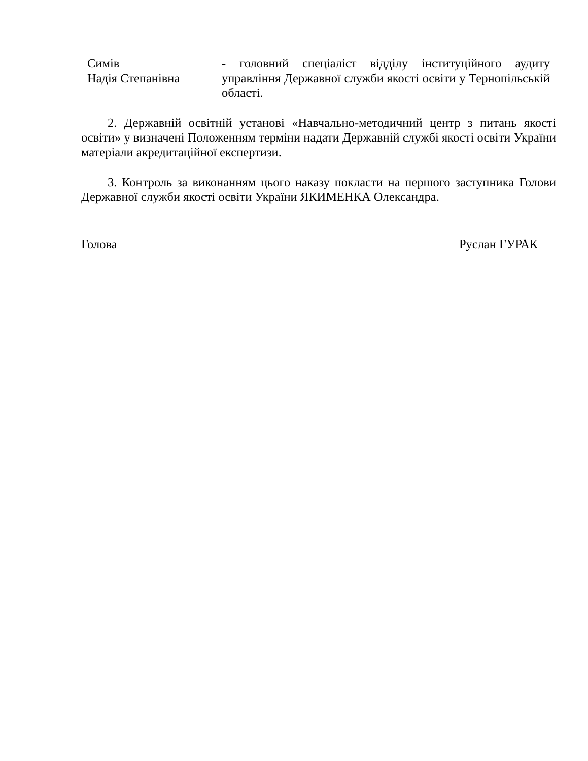| Симів Надія Степанівна | - головний спеціаліст відділу інституційного аудиту управління Державної служби якості освіти у Тернопільській області. |
2. Державній освітній установі «Навчально-методичний центр з питань якості освіти» у визначені Положенням терміни надати Державній службі якості освіти України матеріали акредитаційної експертизи.
3. Контроль за виконанням цього наказу покласти на першого заступника Голови Державної служби якості освіти України ЯКИМЕНКА Олександра.
Голова Руслан ГУРАК